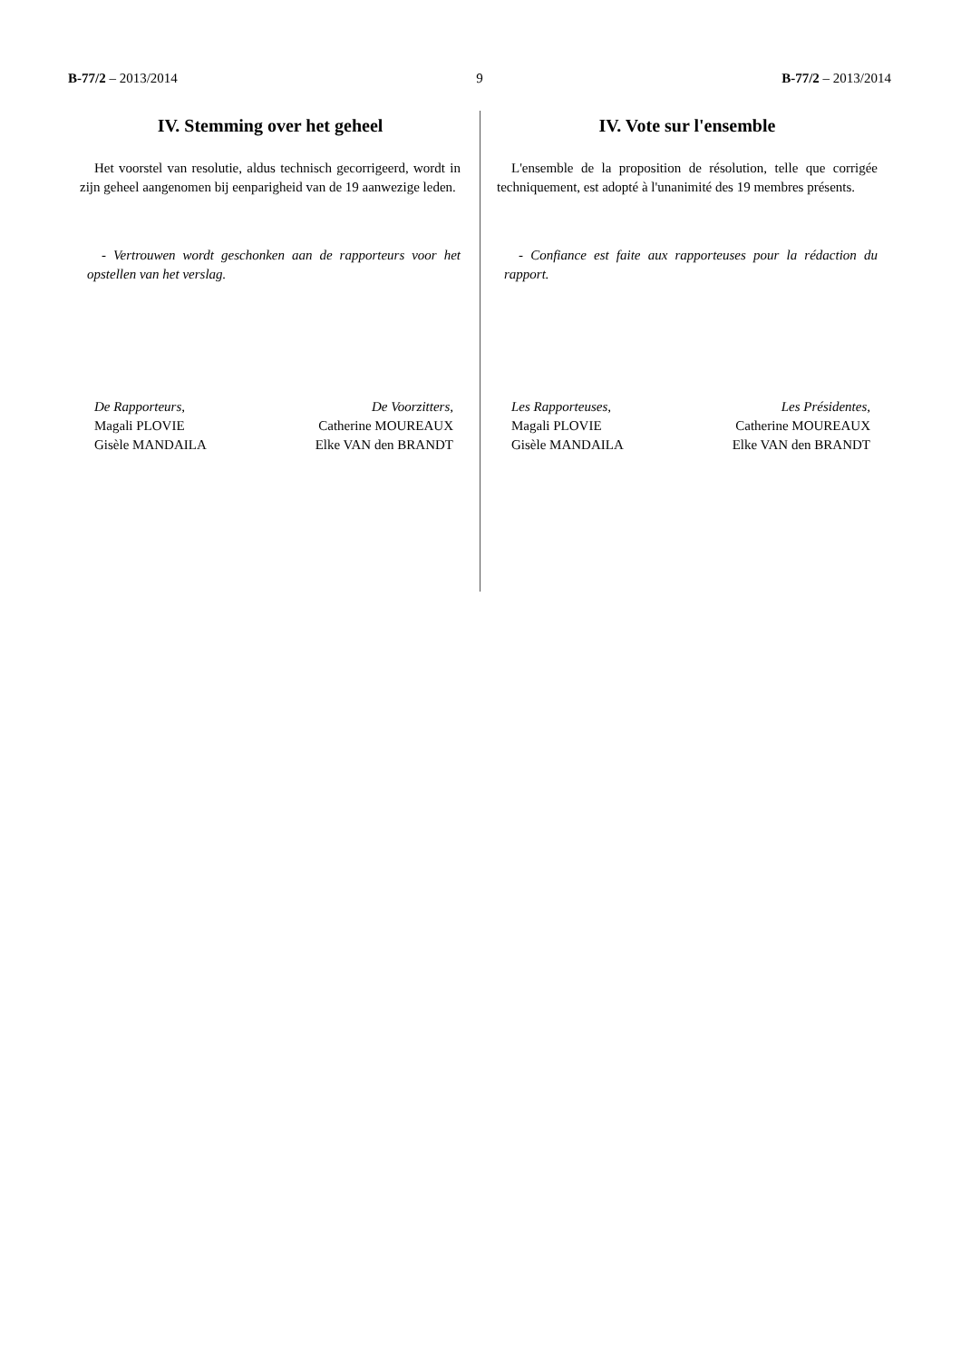B-77/2 – 2013/2014 9 B-77/2 – 2013/2014
IV. Stemming over het geheel
Het voorstel van resolutie, aldus technisch gecorrigeerd, wordt in zijn geheel aangenomen bij eenparigheid van de 19 aanwezige leden.
- Vertrouwen wordt geschonken aan de rapporteurs voor het opstellen van het verslag.
De Rapporteurs,
Magali PLOVIE
Gisèle MANDAILA
De Voorzitters,
Catherine MOUREAUX
Elke VAN den BRANDT
IV. Vote sur l'ensemble
L'ensemble de la proposition de résolution, telle que corrigée techniquement, est adopté à l'unanimité des 19 membres présents.
- Confiance est faite aux rapporteuses pour la rédaction du rapport.
Les Rapporteuses,
Magali PLOVIE
Gisèle MANDAILA
Les Présidentes,
Catherine MOUREAUX
Elke VAN den BRANDT